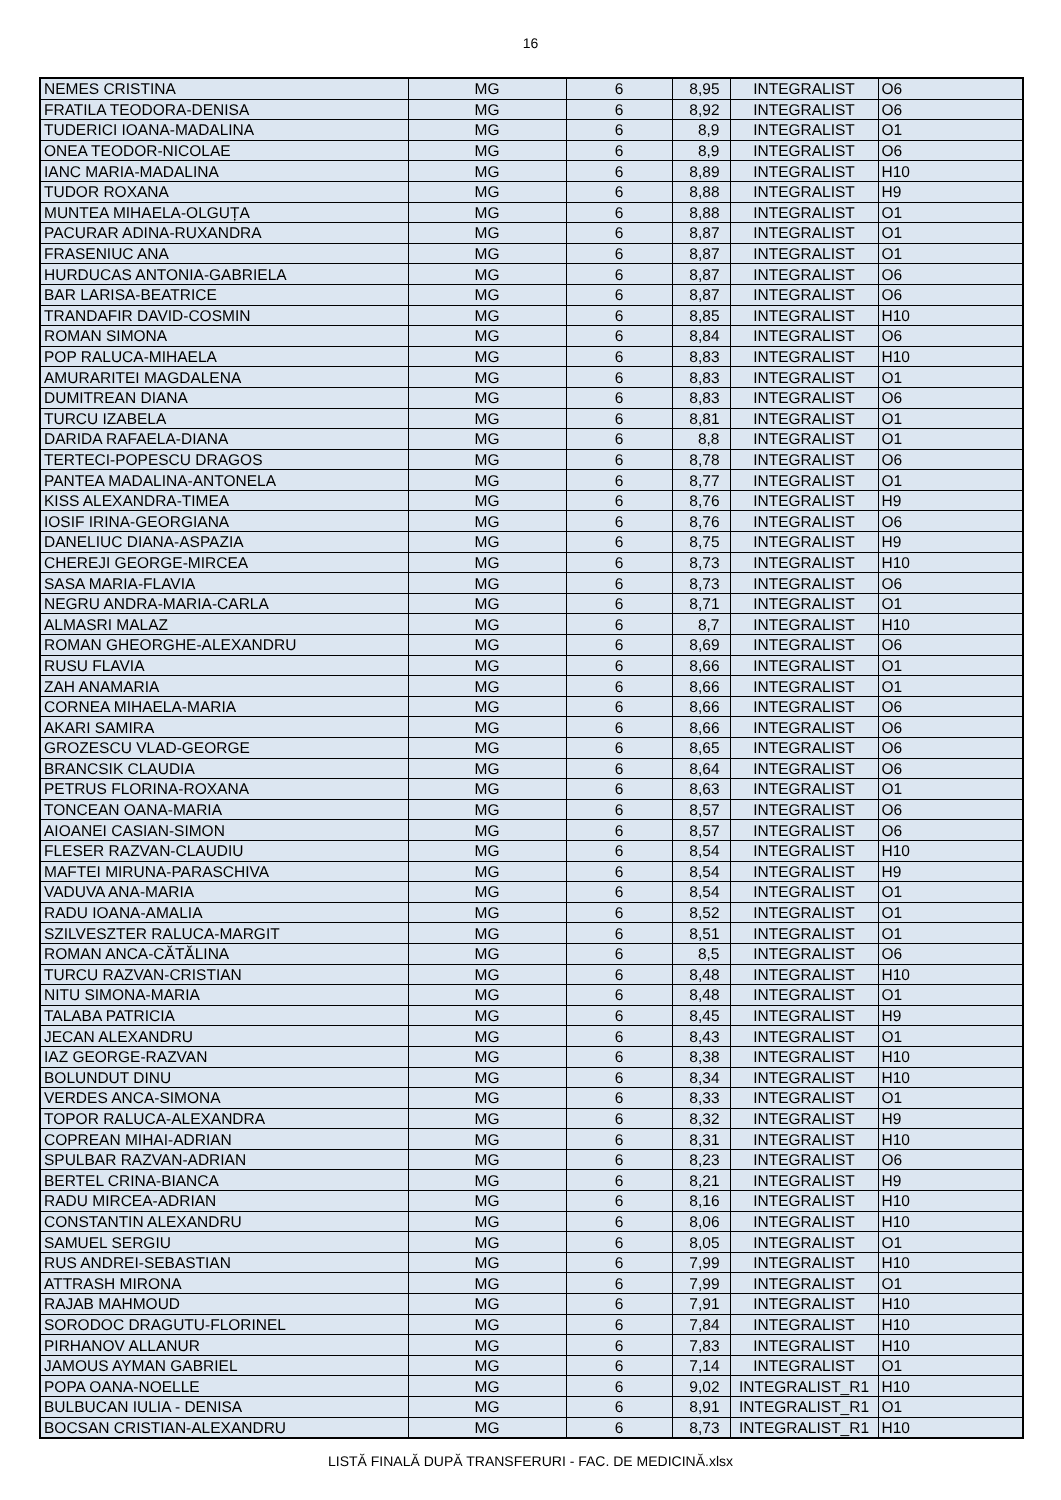16
| NEMES CRISTINA | MG | 6 | 8,95 | INTEGRALIST | O6 |
| FRATILA TEODORA-DENISA | MG | 6 | 8,92 | INTEGRALIST | O6 |
| TUDERICI IOANA-MADALINA | MG | 6 | 8,9 | INTEGRALIST | O1 |
| ONEA TEODOR-NICOLAE | MG | 6 | 8,9 | INTEGRALIST | O6 |
| IANC MARIA-MADALINA | MG | 6 | 8,89 | INTEGRALIST | H10 |
| TUDOR ROXANA | MG | 6 | 8,88 | INTEGRALIST | H9 |
| MUNTEA MIHAELA-OLGUȚA | MG | 6 | 8,88 | INTEGRALIST | O1 |
| PACURAR ADINA-RUXANDRA | MG | 6 | 8,87 | INTEGRALIST | O1 |
| FRASENIUC ANA | MG | 6 | 8,87 | INTEGRALIST | O1 |
| HURDUCAS ANTONIA-GABRIELA | MG | 6 | 8,87 | INTEGRALIST | O6 |
| BAR LARISA-BEATRICE | MG | 6 | 8,87 | INTEGRALIST | O6 |
| TRANDAFIR DAVID-COSMIN | MG | 6 | 8,85 | INTEGRALIST | H10 |
| ROMAN SIMONA | MG | 6 | 8,84 | INTEGRALIST | O6 |
| POP RALUCA-MIHAELA | MG | 6 | 8,83 | INTEGRALIST | H10 |
| AMURARITEI MAGDALENA | MG | 6 | 8,83 | INTEGRALIST | O1 |
| DUMITREAN DIANA | MG | 6 | 8,83 | INTEGRALIST | O6 |
| TURCU IZABELA | MG | 6 | 8,81 | INTEGRALIST | O1 |
| DARIDA RAFAELA-DIANA | MG | 6 | 8,8 | INTEGRALIST | O1 |
| TERTECI-POPESCU DRAGOS | MG | 6 | 8,78 | INTEGRALIST | O6 |
| PANTEA MADALINA-ANTONELA | MG | 6 | 8,77 | INTEGRALIST | O1 |
| KISS ALEXANDRA-TIMEA | MG | 6 | 8,76 | INTEGRALIST | H9 |
| IOSIF IRINA-GEORGIANA | MG | 6 | 8,76 | INTEGRALIST | O6 |
| DANELIUC DIANA-ASPAZIA | MG | 6 | 8,75 | INTEGRALIST | H9 |
| CHEREJI GEORGE-MIRCEA | MG | 6 | 8,73 | INTEGRALIST | H10 |
| SASA MARIA-FLAVIA | MG | 6 | 8,73 | INTEGRALIST | O6 |
| NEGRU ANDRA-MARIA-CARLA | MG | 6 | 8,71 | INTEGRALIST | O1 |
| ALMASRI MALAZ | MG | 6 | 8,7 | INTEGRALIST | H10 |
| ROMAN GHEORGHE-ALEXANDRU | MG | 6 | 8,69 | INTEGRALIST | O6 |
| RUSU FLAVIA | MG | 6 | 8,66 | INTEGRALIST | O1 |
| ZAH ANAMARIA | MG | 6 | 8,66 | INTEGRALIST | O1 |
| CORNEA MIHAELA-MARIA | MG | 6 | 8,66 | INTEGRALIST | O6 |
| AKARI SAMIRA | MG | 6 | 8,66 | INTEGRALIST | O6 |
| GROZESCU VLAD-GEORGE | MG | 6 | 8,65 | INTEGRALIST | O6 |
| BRANCSIK CLAUDIA | MG | 6 | 8,64 | INTEGRALIST | O6 |
| PETRUS FLORINA-ROXANA | MG | 6 | 8,63 | INTEGRALIST | O1 |
| TONCEAN OANA-MARIA | MG | 6 | 8,57 | INTEGRALIST | O6 |
| AIOANEI CASIAN-SIMON | MG | 6 | 8,57 | INTEGRALIST | O6 |
| FLESER RAZVAN-CLAUDIU | MG | 6 | 8,54 | INTEGRALIST | H10 |
| MAFTEI MIRUNA-PARASCHIVA | MG | 6 | 8,54 | INTEGRALIST | H9 |
| VADUVA ANA-MARIA | MG | 6 | 8,54 | INTEGRALIST | O1 |
| RADU IOANA-AMALIA | MG | 6 | 8,52 | INTEGRALIST | O1 |
| SZILVESZTER RALUCA-MARGIT | MG | 6 | 8,51 | INTEGRALIST | O1 |
| ROMAN ANCA-CĂTĂLINA | MG | 6 | 8,5 | INTEGRALIST | O6 |
| TURCU RAZVAN-CRISTIAN | MG | 6 | 8,48 | INTEGRALIST | H10 |
| NITU SIMONA-MARIA | MG | 6 | 8,48 | INTEGRALIST | O1 |
| TALABA PATRICIA | MG | 6 | 8,45 | INTEGRALIST | H9 |
| JECAN ALEXANDRU | MG | 6 | 8,43 | INTEGRALIST | O1 |
| IAZ GEORGE-RAZVAN | MG | 6 | 8,38 | INTEGRALIST | H10 |
| BOLUNDUT DINU | MG | 6 | 8,34 | INTEGRALIST | H10 |
| VERDES ANCA-SIMONA | MG | 6 | 8,33 | INTEGRALIST | O1 |
| TOPOR RALUCA-ALEXANDRA | MG | 6 | 8,32 | INTEGRALIST | H9 |
| COPREAN MIHAI-ADRIAN | MG | 6 | 8,31 | INTEGRALIST | H10 |
| SPULBAR RAZVAN-ADRIAN | MG | 6 | 8,23 | INTEGRALIST | O6 |
| BERTEL CRINA-BIANCA | MG | 6 | 8,21 | INTEGRALIST | H9 |
| RADU MIRCEA-ADRIAN | MG | 6 | 8,16 | INTEGRALIST | H10 |
| CONSTANTIN ALEXANDRU | MG | 6 | 8,06 | INTEGRALIST | H10 |
| SAMUEL SERGIU | MG | 6 | 8,05 | INTEGRALIST | O1 |
| RUS ANDREI-SEBASTIAN | MG | 6 | 7,99 | INTEGRALIST | H10 |
| ATTRASH MIRONA | MG | 6 | 7,99 | INTEGRALIST | O1 |
| RAJAB MAHMOUD | MG | 6 | 7,91 | INTEGRALIST | H10 |
| SORODOC DRAGUTU-FLORINEL | MG | 6 | 7,84 | INTEGRALIST | H10 |
| PIRHANOV ALLANUR | MG | 6 | 7,83 | INTEGRALIST | H10 |
| JAMOUS AYMAN GABRIEL | MG | 6 | 7,14 | INTEGRALIST | O1 |
| POPA OANA-NOELLE | MG | 6 | 9,02 | INTEGRALIST_R1 | H10 |
| BULBUCAN IULIA - DENISA | MG | 6 | 8,91 | INTEGRALIST_R1 | O1 |
| BOCSAN CRISTIAN-ALEXANDRU | MG | 6 | 8,73 | INTEGRALIST_R1 | H10 |
LISTĂ FINALĂ DUPĂ TRANSFERURI - FAC. DE MEDICINĂ.xlsx